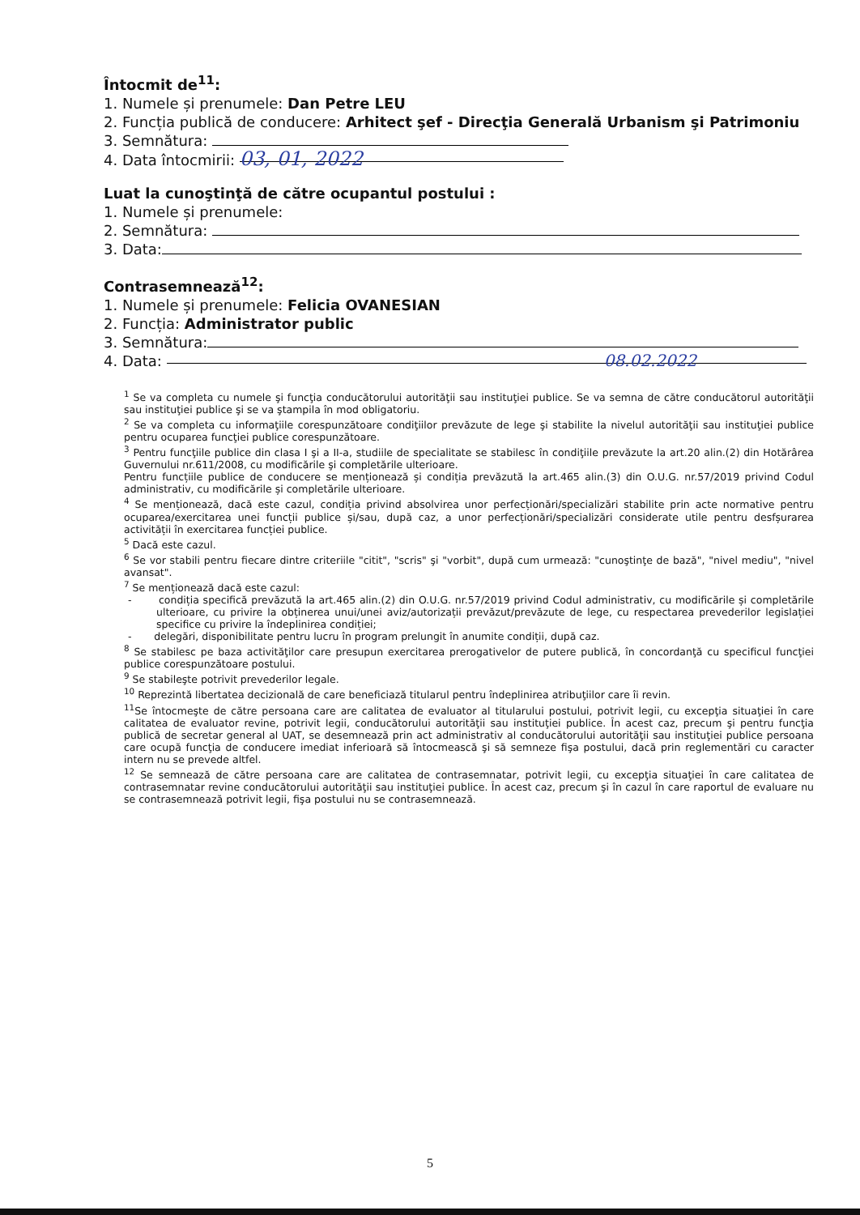Întocmit de<sup>11</sup>:
1. Numele și prenumele: Dan Petre LEU
2. Funcția publică de conducere: Arhitect şef - Direcţia Generală Urbanism şi Patrimoniu
3. Semnătura:
4. Data întocmirii: 03, 01, 2022
Luat la cunoştinţă de către ocupantul postului :
1. Numele și prenumele:
2. Semnătura:
3. Data:
Contrasemnează<sup>12</sup>:
1. Numele și prenumele: Felicia OVANESIAN
2. Funcția: Administrator public
3. Semnătura:
4. Data: 08.02.2022
<sup>1</sup> Se va completa cu numele şi funcţia conducătorului autorităţii sau instituţiei publice. Se va semna de către conducătorul autorităţii sau instituţiei publice şi se va ştampila în mod obligatoriu.
<sup>2</sup> Se va completa cu informaţiile corespunzătoare condiţiilor prevăzute de lege şi stabilite la nivelul autorităţii sau instituţiei publice pentru ocuparea funcţiei publice corespunzătoare.
<sup>3</sup> Pentru funcţiile publice din clasa I şi a II-a, studiile de specialitate se stabilesc în condiţiile prevăzute la art.20 alin.(2) din Hotărârea Guvernului nr.611/2008, cu modificările şi completările ulterioare.
Pentru funcțiile publice de conducere se menționează și condiția prevăzută la art.465 alin.(3) din O.U.G. nr.57/2019 privind Codul administrativ, cu modificările și completările ulterioare.
<sup>4</sup> Se menționează, dacă este cazul, condiția privind absolvirea unor perfecționări/specializări stabilite prin acte normative pentru ocuparea/exercitarea unei funcții publice și/sau, după caz, a unor perfecționări/specializări considerate utile pentru desfșurarea activității în exercitarea funcției publice.
<sup>5</sup> Dacă este cazul.
<sup>6</sup> Se vor stabili pentru fiecare dintre criteriile "citit", "scris" şi "vorbit", după cum urmează: "cunoştinţe de bază", "nivel mediu", "nivel avansat".
<sup>7</sup> Se menționează dacă este cazul:
- condiția specifică prevăzută la art.465 alin.(2) din O.U.G. nr.57/2019 privind Codul administrativ, cu modificările și completările ulterioare, cu privire la obținerea unui/unei aviz/autorizații prevăzut/prevăzute de lege, cu respectarea prevederilor legislației specifice cu privire la îndeplinirea condiției;
- delegări, disponibilitate pentru lucru în program prelungit în anumite condiții, după caz.
<sup>8</sup> Se stabilesc pe baza activităţilor care presupun exercitarea prerogativelor de putere publică, în concordanţă cu specificul funcţiei publice corespunzătoare postului.
<sup>9</sup> Se stabileşte potrivit prevederilor legale.
<sup>10</sup> Reprezintă libertatea decizională de care beneficiază titularul pentru îndeplinirea atribuţiilor care îi revin.
<sup>11</sup> Se întocmeşte de către persoana care are calitatea de evaluator al titularului postului, potrivit legii, cu excepţia situaţiei în care calitatea de evaluator revine, potrivit legii, conducătorului autorităţii sau instituţiei publice. În acest caz, precum şi pentru funcţia publică de secretar general al UAT, se desemnează prin act administrativ al conducătorului autorităţii sau instituţiei publice persoana care ocupă funcţia de conducere imediat inferioară să întocmească şi să semneze fişa postului, dacă prin reglementări cu caracter intern nu se prevede altfel.
<sup>12</sup> Se semnează de către persoana care are calitatea de contrasemnatar, potrivit legii, cu excepţia situaţiei în care calitatea de contrasemnatar revine conducătorului autorităţii sau instituţiei publice. În acest caz, precum şi în cazul în care raportul de evaluare nu se contrasemnează potrivit legii, fişa postului nu se contrasemnează.
5